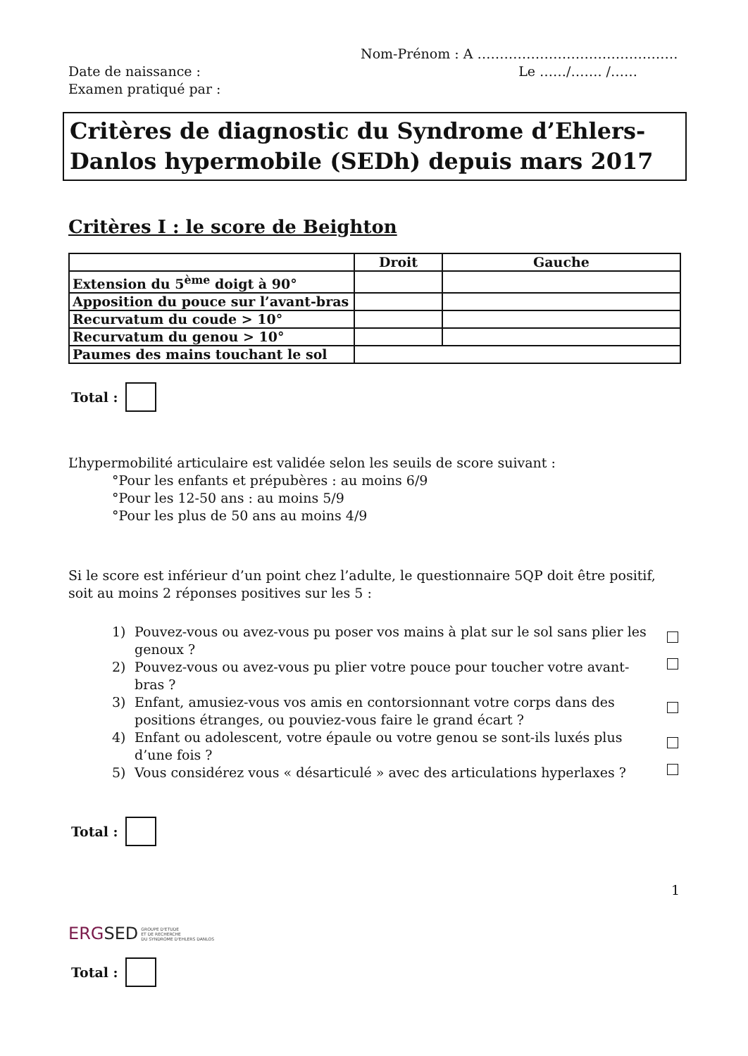Nom-Prénom : A ………………………………………
Date de naissance : Le ……/……. /……
Examen pratiqué par :
Critères de diagnostic du Syndrome d’Ehlers-Danlos hypermobile (SEDh) depuis mars 2017
Critères I : le score de Beighton
| | Droit | Gauche |
| --- | --- | --- |
| Extension du 5<sup>ème</sup> doigt à 90° | | |
| Apposition du pouce sur l’avant-bras | | |
| Recurvatum du coude > 10° | | |
| Recurvatum du genou > 10° | | |
| Paumes des mains touchant le sol | | |
Total :
L’hypermobilité articulaire est validée selon les seuils de score suivant :
°Pour les enfants et prépubères : au moins 6/9
°Pour les 12-50 ans : au moins 5/9
°Pour les plus de 50 ans au moins 4/9
Si le score est inférieur d’un point chez l’adulte, le questionnaire 5QP doit être positif, soit au moins 2 réponses positives sur les 5 :
1) Pouvez-vous ou avez-vous pu poser vos mains à plat sur le sol sans plier les genoux ?
2) Pouvez-vous ou avez-vous pu plier votre pouce pour toucher votre avant-bras ?
3) Enfant, amusiez-vous vos amis en contorsionnant votre corps dans des positions étranges, ou pouviez-vous faire le grand écart ?
4) Enfant ou adolescent, votre épaule ou votre genou se sont-ils luxés plus d’une fois ?
5) Vous considérez vous « désarticulé » avec des articulations hyperlaxes ?
Total :
1
ERG SED GROUPE D'ETUDE
ET DE RECHERCHE
DU SYNDROME D'EHLERS DANLOS
Total :